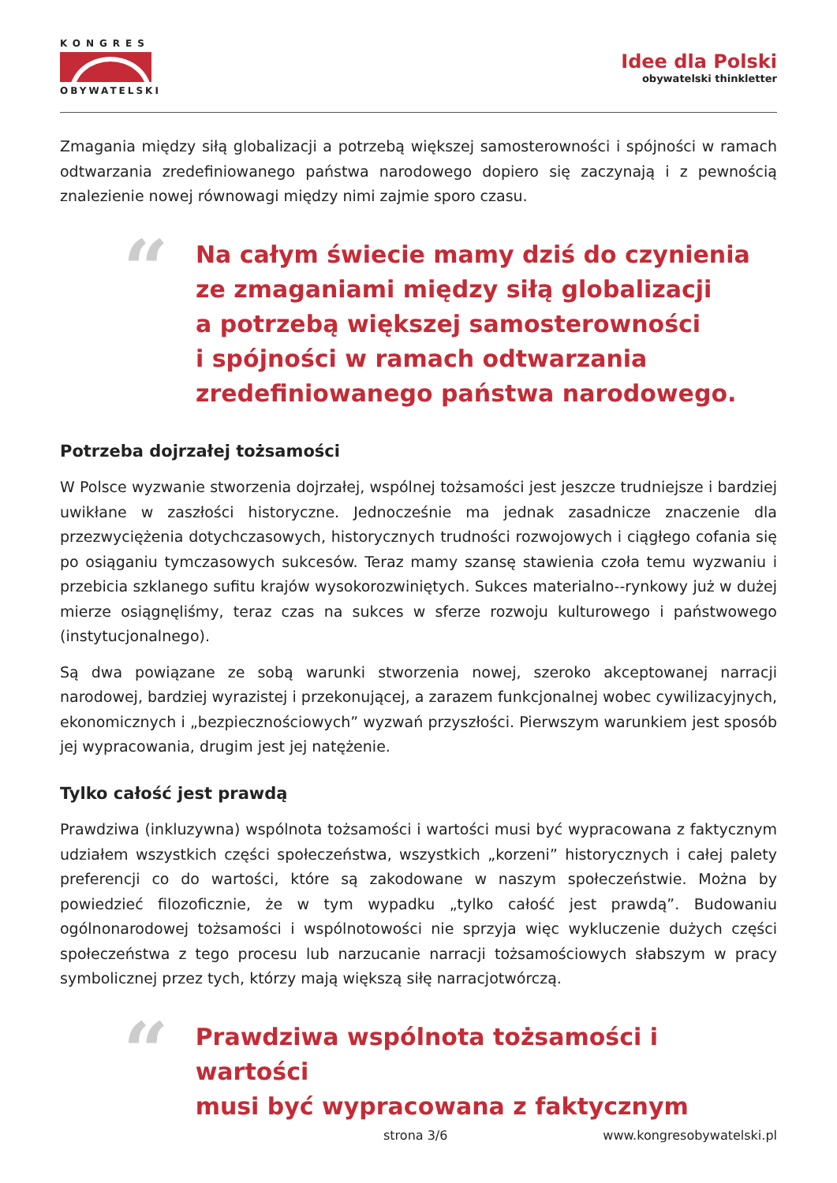KONGRES
OBYWATELSKI
Idee dla Polski
obywatelski thinkletter
Zmagania między siłą globalizacji a potrzebą większej samosterowności i spójności w ramach odtwarzania zredefiniowanego państwa narodowego dopiero się zaczynają i z pewnością znalezienie nowej równowagi między nimi zajmie sporo czasu.
“
Na całym świecie mamy dziś do czynienia
ze zmaganiami między siłą globalizacji
a potrzebą większej samosterowności
i spójności w ramach odtwarzania
zredefiniowanego państwa narodowego.
Potrzeba dojrzałej tożsamości
W Polsce wyzwanie stworzenia dojrzałej, wspólnej tożsamości jest jeszcze trudniejsze i bardziej uwikłane w zaszłości historyczne. Jednocześnie ma jednak zasadnicze znaczenie dla przezwyciężenia dotychczasowych, historycznych trudności rozwojowych i ciągłego cofania się po osiąganiu tymczasowych sukcesów. Teraz mamy szansę stawienia czoła temu wyzwaniu i przebicia szklanego sufitu krajów wysokorozwiniętych. Sukces materialno--rynkowy już w dużej mierze osiągnęliśmy, teraz czas na sukces w sferze rozwoju kulturowego i państwowego (instytucjonalnego).
Są dwa powiązane ze sobą warunki stworzenia nowej, szeroko akceptowanej narracji narodowej, bardziej wyrazistej i przekonującej, a zarazem funkcjonalnej wobec cywilizacyjnych, ekonomicznych i „bezpiecznościowych” wyzwań przyszłości. Pierwszym warunkiem jest sposób jej wypracowania, drugim jest jej natężenie.
Tylko całość jest prawdą
Prawdziwa (inkluzywna) wspólnota tożsamości i wartości musi być wypracowana z faktycznym udziałem wszystkich części społeczeństwa, wszystkich „korzeni” historycznych i całej palety preferencji co do wartości, które są zakodowane w naszym społeczeństwie. Można by powiedzieć filozoficznie, że w tym wypadku „tylko całość jest prawdą”. Budowaniu ogólnonarodowej tożsamości i wspólnotowości nie sprzyja więc wykluczenie dużych części społeczeństwa z tego procesu lub narzucanie narracji tożsamościowych słabszym w pracy symbolicznej przez tych, którzy mają większą siłę narracjotwórczą.
“
Prawdziwa wspólnota tożsamości i wartości
musi być wypracowana z faktycznym
strona 3/6 www.kongresobywatelski.pl